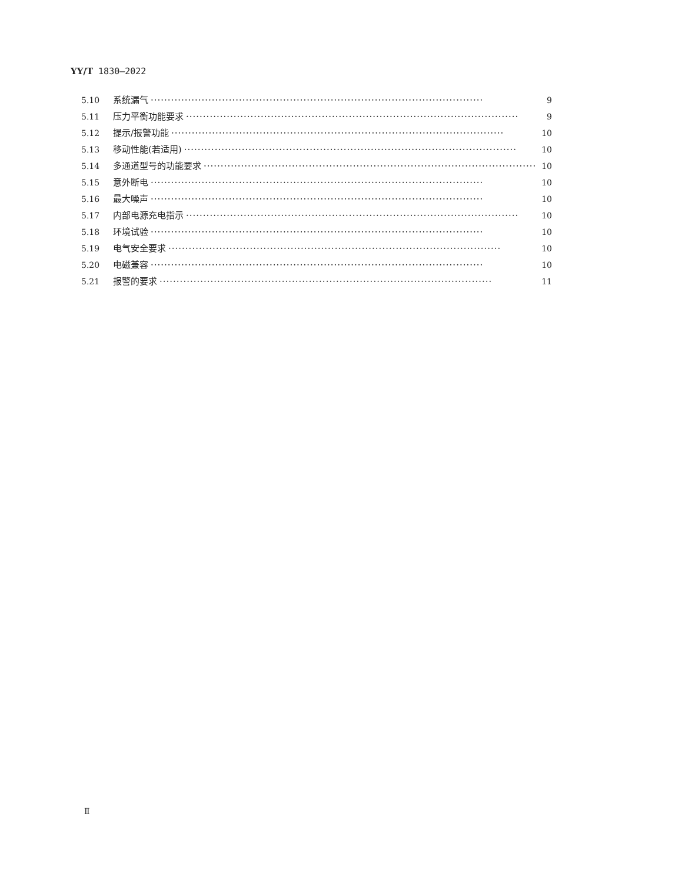YY/T 1830—2022
5.10 系统漏气 ·································································································· 9
5.11 压力平衡功能要求 ·································································································· 9
5.12 提示/报警功能 ·································································································· 10
5.13 移动性能(若适用) ·································································································· 10
5.14 多通道型号的功能要求 ·································································································· 10
5.15 意外断电 ·································································································· 10
5.16 最大噪声 ·································································································· 10
5.17 内部电源充电指示 ·································································································· 10
5.18 环境试验 ·································································································· 10
5.19 电气安全要求 ·································································································· 10
5.20 电磁兼容 ·································································································· 10
5.21 报警的要求 ·································································································· 11
Ⅱ